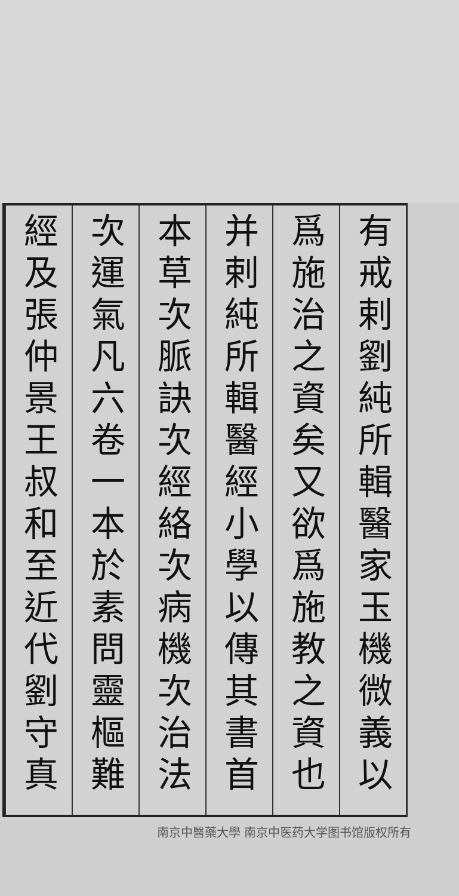有戒剌劉純所輯醫家玉機微義以
爲施治之資矣又欲爲施教之資也
并剌純所輯醫經小學以傳其書首
本草次脈訣次經絡次病機次治法
次運氣凡六卷一本於素問靈樞難
經及張仲景王叔和至近代劉守真
南京中醫藥大學 南京中医药大学图书馆版权所有